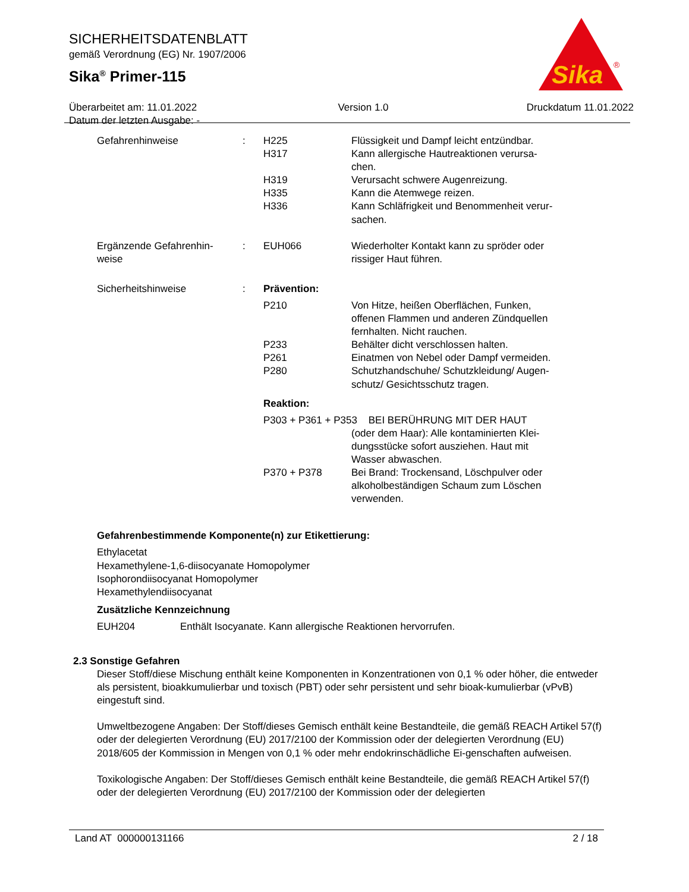Sika
®
SICHERHEITSDATENBLATT
gemäß Verordnung (EG) Nr. 1907/2006
Sika<sup>®</sup> Primer-115
Überarbeitet am: 11.01.2022
Datum der letzten Ausgabe: -
Version 1.0 Druckdatum 11.01.2022
| Gefahrenhinweise | : | H225 H317 H319 H335 H336 | Flüssigkeit und Dampf leicht entzündbar. Kann allergische Hautreaktionen verursa- chen. Verursacht schwere Augenreizung. Kann die Atemwege reizen. Kann Schläfrigkeit und Benommenheit verur- sachen. |
| Ergänzende Gefahrenhin- weise | : | EUH066 | Wiederholter Kontakt kann zu spröder oder rissiger Haut führen. |
| Sicherheitshinweise | : | Prävention: | |
| | | P210 P233 P261 P280 | Von Hitze, heißen Oberflächen, Funken, offenen Flammen und anderen Zündquellen fernhalten. Nicht rauchen. Behälter dicht verschlossen halten. Einatmen von Nebel oder Dampf vermeiden. Schutzhandschuhe/ Schutzkleidung/ Augen- schutz/ Gesichtsschutz tragen. |
| | | Reaktion: | |
| | | P303 + P361 + P353 BEI BERÜHRUNG MIT DER HAUT | |
| | | | (oder dem Haar): Alle kontaminierten Klei- dungsstücke sofort ausziehen. Haut mit Wasser abwaschen. |
| | | P370 + P378 | Bei Brand: Trockensand, Löschpulver oder alkoholbeständigen Schaum zum Löschen verwenden. |
Gefahrenbestimmende Komponente(n) zur Etikettierung:
Ethylacetat
Hexamethylene-1,6-diisocyanate Homopolymer
Isophorondiisocyanat Homopolymer
Hexamethylendiisocyanat
Zusätzliche Kennzeichnung
EUH204 Enthält Isocyanate. Kann allergische Reaktionen hervorrufen.
2.3 Sonstige Gefahren
Dieser Stoff/diese Mischung enthält keine Komponenten in Konzentrationen von 0,1 % oder höher, die entweder als persistent, bioakkumulierbar und toxisch (PBT) oder sehr persistent und sehr bioak-kumulierbar (vPvB) eingestuft sind.
Umweltbezogene Angaben: Der Stoff/dieses Gemisch enthält keine Bestandteile, die gemäß REACH Artikel 57(f) oder der delegierten Verordnung (EU) 2017/2100 der Kommission oder der delegierten Verordnung (EU) 2018/605 der Kommission in Mengen von 0,1 % oder mehr endokrinschädliche Ei-genschaften aufweisen.
Toxikologische Angaben: Der Stoff/dieses Gemisch enthält keine Bestandteile, die gemäß REACH Artikel 57(f) oder der delegierten Verordnung (EU) 2017/2100 der Kommission oder der delegierten
Land AT 000000131166 2 / 18